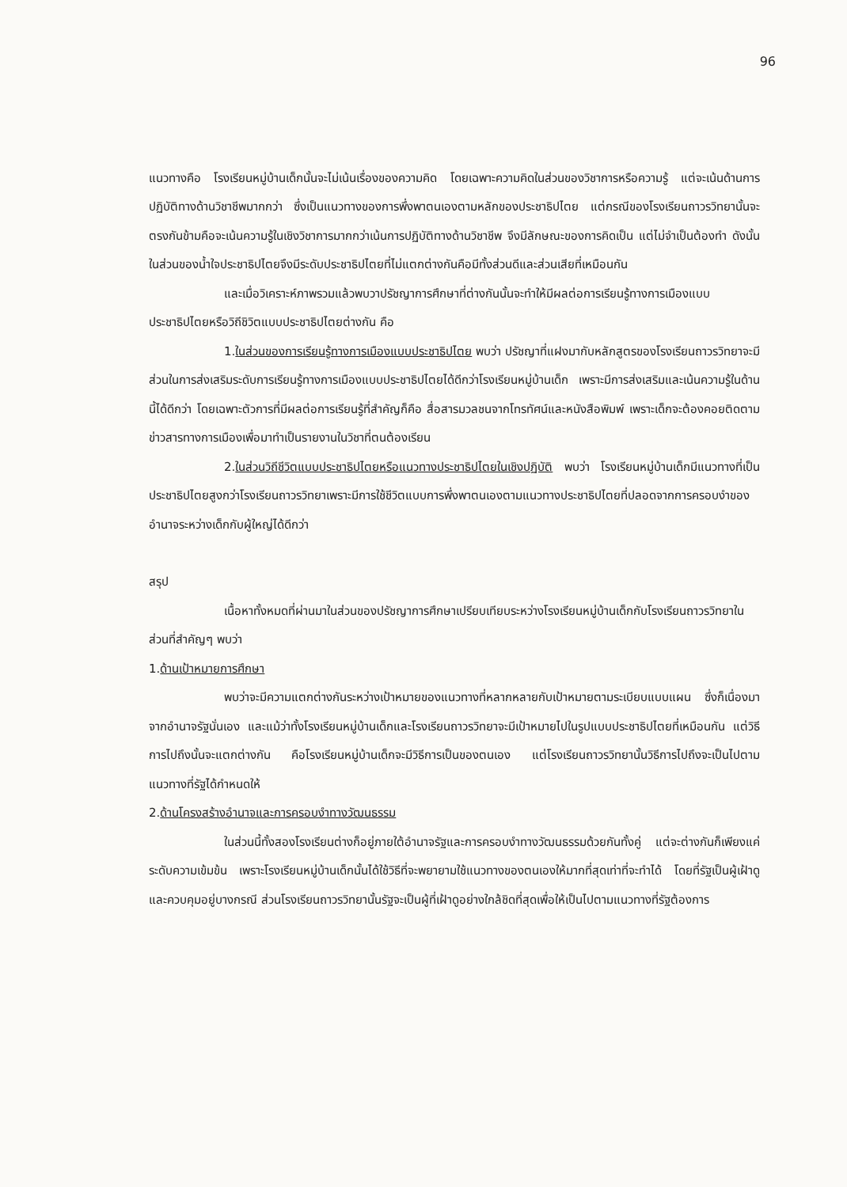96
แนวทางคือ โรงเรียนหมู่บ้านเด็กนั้นจะไม่เน้นเรื่องของความคิด โดยเฉพาะความคิดในส่วนของวิชาการหรือความรู้ แต่จะเน้นด้านการปฏิบัติทางด้านวิชาชีพมากกว่า ซึ่งเป็นแนวทางของการพึ่งพาตนเองตามหลักของประชาธิปไตย แต่กรณีของโรงเรียนถาวรวิทยานั้นจะตรงกันข้ามคือจะเน้นความรู้ในเชิงวิชาการมากกว่าเน้นการปฏิบัติทางด้านวิชาชีพ จึงมีลักษณะของการคิดเป็น แต่ไม่จำเป็นต้องทำ ดังนั้นในส่วนของน้ำใจประชาธิปไตยจึงมีระดับประชาธิปไตยที่ไม่แตกต่างกันคือมีทั้งส่วนดีและส่วนเสียที่เหมือนกัน
และเมื่อวิเคราะห์ภาพรวมแล้วพบวาปรัชญาการศึกษาที่ต่างกันนั้นจะทำให้มีผลต่อการเรียนรู้ทางการเมืองแบบประชาธิปไตยหรือวิถีชิวิตแบบประชาธิปไตยต่างกัน คือ
1.ในส่วนของการเรียนรู้ทางการเมืองแบบประชาธิปไตย พบว่า ปรัชญาที่แฝงมากับหลักสูตรของโรงเรียนถาวรวิทยาจะมีส่วนในการส่งเสริมระดับการเรียนรู้ทางการเมืองแบบประชาธิปไตยได้ดีกว่าโรงเรียนหมู่บ้านเด็ก เพราะมีการส่งเสริมและเน้นความรู้ในด้านนี้ได้ดีกว่า โดยเฉพาะตัวการที่มีผลต่อการเรียนรู้ที่สำคัญก็คือ สื่อสารมวลชนจากโทรทัศน์และหนังสือพิมพ์ เพราะเด็กจะต้องคอยติดตามข่าวสารทางการเมืองเพื่อมาทำเป็นรายงานในวิชาที่ตนต้องเรียน
2.ในส่วนวิถีชีวิตแบบประชาธิปไตยหรือแนวทางประชาธิปไตยในเชิงปฏิบัติ พบว่า โรงเรียนหมู่บ้านเด็กมีแนวทางที่เป็นประชาธิปไตยสูงกว่าโรงเรียนถาวรวิทยาเพราะมีการใช้ชีวิตแบบการพึ่งพาตนเองตามแนวทางประชาธิปไตยที่ปลอดจากการครอบงำของอำนาจระหว่างเด็กกับผู้ใหญ่ได้ดีกว่า
สรุป
เนื้อหาทั้งหมดที่ผ่านมาในส่วนของปรัชญาการศึกษาเปรียบเทียบระหว่างโรงเรียนหมู่บ้านเด็กกับโรงเรียนถาวรวิทยาในส่วนที่สำคัญๆ พบว่า
1.ด้านเป้าหมายการศึกษา
พบว่าจะมีความแตกต่างกันระหว่างเป้าหมายของแนวทางที่หลากหลายกับเป้าหมายตามระเบียบแบบแผน ซึ่งก็เนื่องมาจากอำนาจรัฐนั่นเอง และแม้ว่าทั้งโรงเรียนหมู่บ้านเด็กและโรงเรียนถาวรวิทยาจะมีเป้าหมายไปในรูปแบบประชาธิปไตยที่เหมือนกัน แต่วิธีการไปถึงนั้นจะแตกต่างกัน คือโรงเรียนหมู่บ้านเด็กจะมีวิธีการเป็นของตนเอง แต่โรงเรียนถาวรวิทยานั้นวิธีการไปถึงจะเป็นไปตามแนวทางที่รัฐได้กำหนดให้
2.ด้านโครงสร้างอำนาจและการครอบงำทางวัฒนธรรม
ในส่วนนี้ทั้งสองโรงเรียนต่างก็อยู่ภายใต้อำนาจรัฐและการครอบงำทางวัฒนธรรมด้วยกันทั้งคู่ แต่จะต่างกันก็เพียงแค่ระดับความเข้มข้น เพราะโรงเรียนหมู่บ้านเด็กนั้นได้ใช้วิธีที่จะพยายามใช้แนวทางของตนเองให้มากที่สุดเท่าที่จะทำได้ โดยที่รัฐเป็นผู้เฝ้าดู และควบคุมอยู่บางกรณี ส่วนโรงเรียนถาวรวิทยานั้นรัฐจะเป็นผู้ที่เฝ้าดูอย่างใกล้ชิดที่สุดเพื่อให้เป็นไปตามแนวทางที่รัฐต้องการ